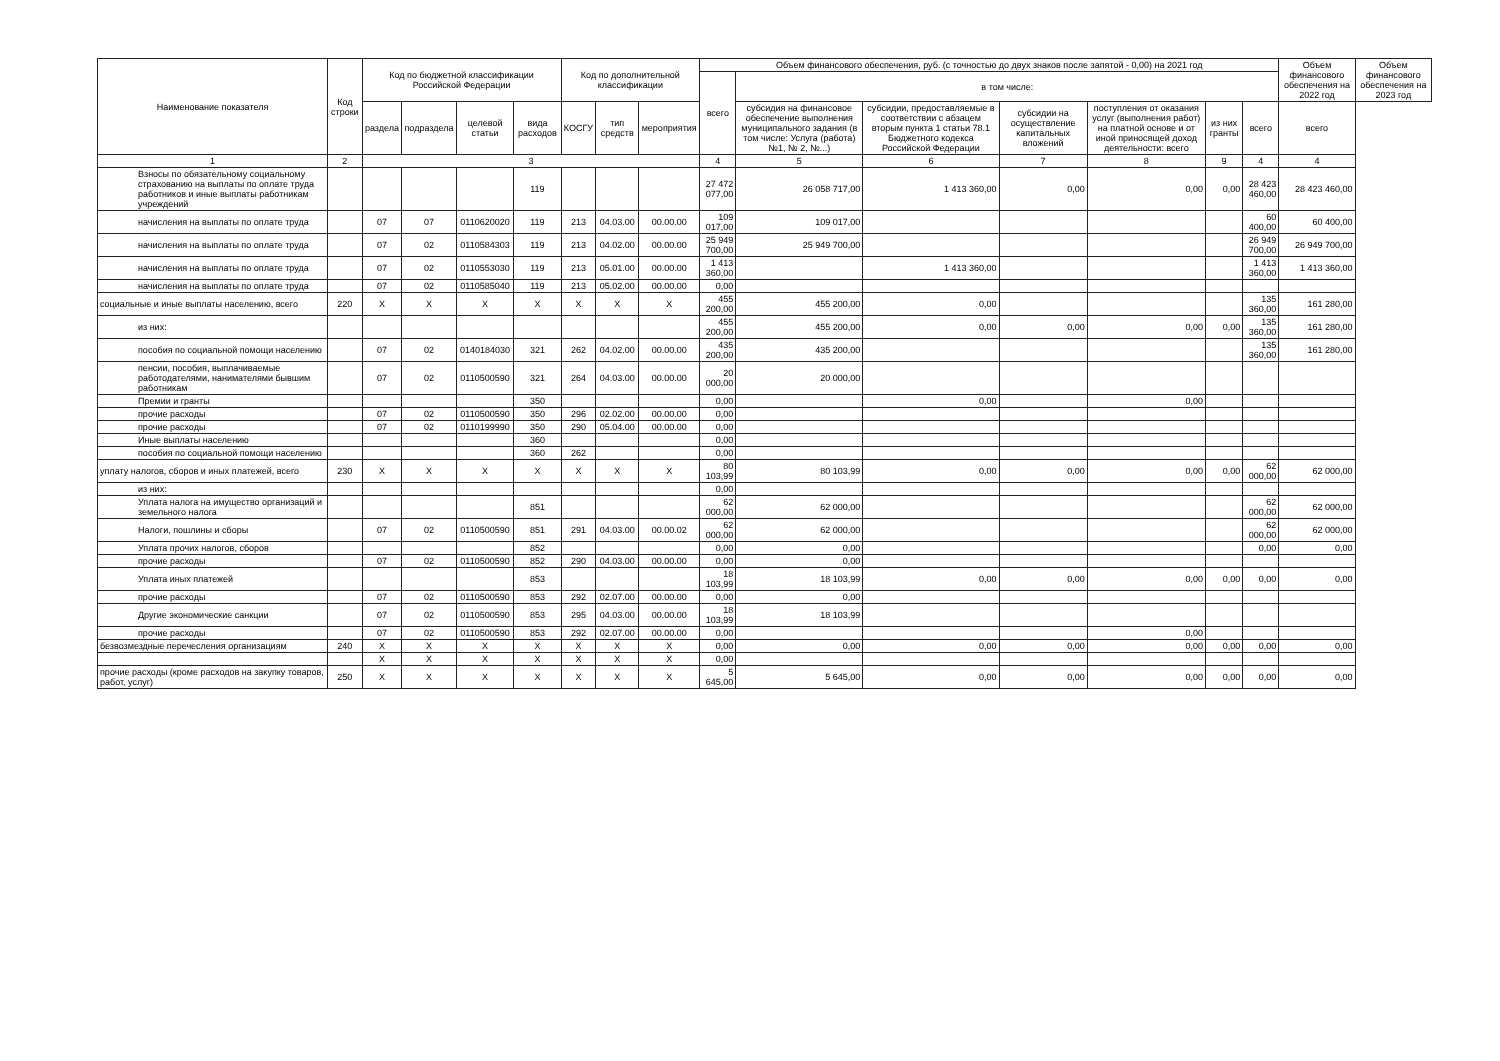| Наименование показателя | Код строки | Код по бюджетной классификации Российской Федерации | | | | Код по дополнительной классификации | | | Объем финансового обеспечения, руб. (с точностью до двух знаков после запятой - 0,00) на 2021 год | | | | | | | Объем финансового обеспечения на 2022 год | Объем финансового обеспечения на 2023 год |
| --- | --- | --- | --- | --- | --- | --- | --- | --- | --- | --- | --- | --- | --- | --- | --- | --- | --- |
| | | | | | | | | | всего | в том числе: | | | | | | | |
| | | раздела | подраздела | целевой статьи | вида расходов | КОСГУ | тип средств | мероприятия | | субсидия на финансовое обеспечение выполнения муниципального задания (в том числе: Услуга (работа) №1, № 2, №...) | субсидии, предоставляемые в соответствии с абзацем вторым пункта 1 статьи 78.1 Бюджетного кодекса Российской Федерации | субсидии на осуществление капитальных вложений | поступления от оказания услуг (выполнения работ) на платной основе и от иной приносящей доход деятельности: всего | из них гранты | всего | всего | |
| 1 | 2 | 3 | | | | | | | 4 | 5 | 6 | 7 | 8 | 9 | 4 | 4 | |
| Взносы по обязательному социальному страхованию на выплаты по оплате труда работников и иные выплаты работникам учреждений | | | | | 119 | | | | 27 472 077,00 | 26 058 717,00 | 1 413 360,00 | 0,00 | 0,00 | 0,00 | 28 423 460,00 | 28 423 460,00 | |
| начисления на выплаты по оплате труда | | 07 | 07 | 0110620020 | 119 | 213 | 04.03.00 | 00.00.00 | 109 017,00 | 109 017,00 | | | | | 60 400,00 | 60 400,00 | |
| начисления на выплаты по оплате труда | | 07 | 02 | 0110584303 | 119 | 213 | 04.02.00 | 00.00.00 | 25 949 700,00 | 25 949 700,00 | | | | | 26 949 700,00 | 26 949 700,00 | |
| начисления на выплаты по оплате труда | | 07 | 02 | 0110553030 | 119 | 213 | 05.01.00 | 00.00.00 | 1 413 360,00 | | 1 413 360,00 | | | | 1 413 360,00 | 1 413 360,00 | |
| начисления на выплаты по оплате труда | | 07 | 02 | 0110585040 | 119 | 213 | 05.02.00 | 00.00.00 | 0,00 | | | | | | | | |
| социальные и иные выплаты населению, всего | 220 | X | X | X | X | X | X | X | 455 200,00 | 455 200,00 | 0,00 | | | | 135 360,00 | 161 280,00 | |
| из них: | | | | | | | | | 455 200,00 | 455 200,00 | 0,00 | 0,00 | 0,00 | 0,00 | 135 360,00 | 161 280,00 | |
| пособия по социальной помощи населению | | 07 | 02 | 0140184030 | 321 | 262 | 04.02.00 | 00.00.00 | 435 200,00 | 435 200,00 | | | | | 135 360,00 | 161 280,00 | |
| пенсии, пособия, выплачиваемые работодателями, нанимателями бывшим работникам | | 07 | 02 | 0110500590 | 321 | 264 | 04.03.00 | 00.00.00 | 20 000,00 | 20 000,00 | | | | | | | |
| Премии и гранты | | | | | 350 | | | | 0,00 | | 0,00 | | 0,00 | | | | |
| прочие расходы | | 07 | 02 | 0110500590 | 350 | 296 | 02.02.00 | 00.00.00 | 0,00 | | | | | | | | |
| прочие расходы | | 07 | 02 | 0110199990 | 350 | 290 | 05.04.00 | 00.00.00 | 0,00 | | | | | | | | |
| Иные выплаты населению | | | | | 360 | | | | 0,00 | | | | | | | | |
| пособия по социальной помощи населению | | | | | 360 | 262 | | | 0,00 | | | | | | | | |
| уплату налогов, сборов и иных платежей, всего | 230 | X | X | X | X | X | X | X | 80 103,99 | 80 103,99 | 0,00 | 0,00 | 0,00 | 0,00 | 62 000,00 | 62 000,00 | |
| из них: | | | | | | | | | 0,00 | | | | | | | | |
| Уплата налога на имущество организаций и земельного налога | | | | | 851 | | | | 62 000,00 | 62 000,00 | | | | | 62 000,00 | 62 000,00 | |
| Налоги, пошлины и сборы | | 07 | 02 | 0110500590 | 851 | 291 | 04.03.00 | 00.00.02 | 62 000,00 | 62 000,00 | | | | | 62 000,00 | 62 000,00 | |
| Уплата прочих налогов, сборов | | | | | 852 | | | | 0,00 | 0,00 | | | | | 0,00 | 0,00 | |
| прочие расходы | | 07 | 02 | 0110500590 | 852 | 290 | 04.03.00 | 00.00.00 | 0,00 | 0,00 | | | | | | | |
| Уплата иных платежей | | | | | 853 | | | | 18 103,99 | 18 103,99 | 0,00 | 0,00 | 0,00 | 0,00 | 0,00 | 0,00 | |
| прочие расходы | | 07 | 02 | 0110500590 | 853 | 292 | 02.07.00 | 00.00.00 | 0,00 | 0,00 | | | | | | | |
| Другие экономические санкции | | 07 | 02 | 0110500590 | 853 | 295 | 04.03.00 | 00.00.00 | 18 103,99 | 18 103,99 | | | | | | | |
| прочие расходы | | 07 | 02 | 0110500590 | 853 | 292 | 02.07.00 | 00.00.00 | 0,00 | | | | 0,00 | | | | |
| безвозмездные перечесления организациям | 240 | X | X | X | X | X | X | X | 0,00 | 0,00 | 0,00 | 0,00 | 0,00 | 0,00 | 0,00 | 0,00 | |
| | | X | X | X | X | X | X | X | 0,00 | | | | | | | | |
| прочие расходы (кроме расходов на закупку товаров, работ, услуг) | 250 | X | X | X | X | X | X | X | 5 645,00 | 5 645,00 | 0,00 | 0,00 | 0,00 | 0,00 | 0,00 | 0,00 | |